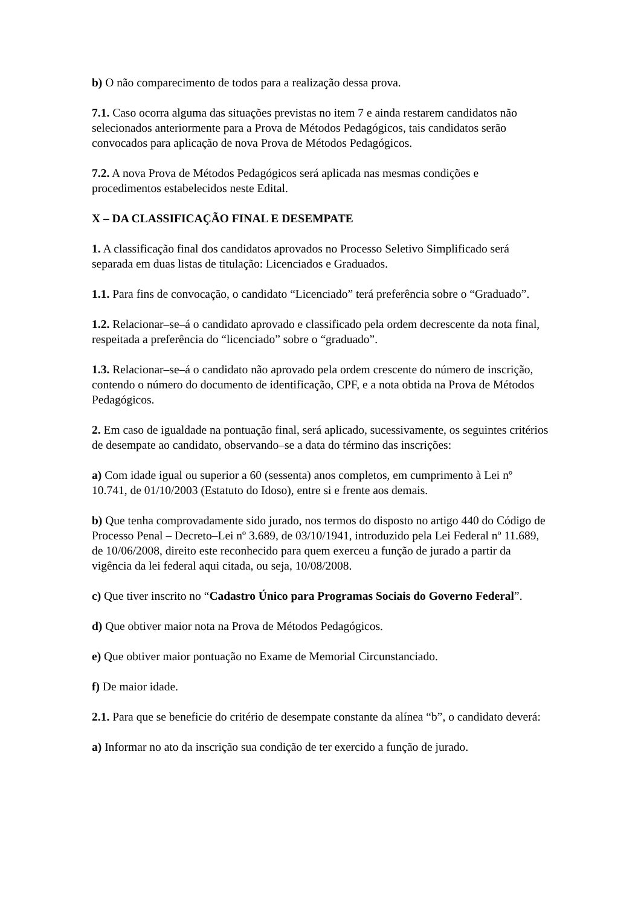b) O não comparecimento de todos para a realização dessa prova.
7.1. Caso ocorra alguma das situações previstas no item 7 e ainda restarem candidatos não selecionados anteriormente para a Prova de Métodos Pedagógicos, tais candidatos serão convocados para aplicação de nova Prova de Métodos Pedagógicos.
7.2. A nova Prova de Métodos Pedagógicos será aplicada nas mesmas condições e procedimentos estabelecidos neste Edital.
X – DA CLASSIFICAÇÃO FINAL E DESEMPATE
1. A classificação final dos candidatos aprovados no Processo Seletivo Simplificado será separada em duas listas de titulação: Licenciados e Graduados.
1.1. Para fins de convocação, o candidato “Licenciado” terá preferência sobre o “Graduado”.
1.2. Relacionar–se–á o candidato aprovado e classificado pela ordem decrescente da nota final, respeitada a preferência do “licenciado” sobre o “graduado”.
1.3. Relacionar–se–á o candidato não aprovado pela ordem crescente do número de inscrição, contendo o número do documento de identificação, CPF, e a nota obtida na Prova de Métodos Pedagógicos.
2. Em caso de igualdade na pontuação final, será aplicado, sucessivamente, os seguintes critérios de desempate ao candidato, observando–se a data do término das inscrições:
a) Com idade igual ou superior a 60 (sessenta) anos completos, em cumprimento à Lei nº 10.741, de 01/10/2003 (Estatuto do Idoso), entre si e frente aos demais.
b) Que tenha comprovadamente sido jurado, nos termos do disposto no artigo 440 do Código de Processo Penal – Decreto–Lei nº 3.689, de 03/10/1941, introduzido pela Lei Federal nº 11.689, de 10/06/2008, direito este reconhecido para quem exerceu a função de jurado a partir da vigência da lei federal aqui citada, ou seja, 10/08/2008.
c) Que tiver inscrito no “Cadastro Único para Programas Sociais do Governo Federal”.
d) Que obtiver maior nota na Prova de Métodos Pedagógicos.
e) Que obtiver maior pontuação no Exame de Memorial Circunstanciado.
f) De maior idade.
2.1. Para que se beneficie do critério de desempate constante da alínea “b”, o candidato deverá:
a) Informar no ato da inscrição sua condição de ter exercido a função de jurado.